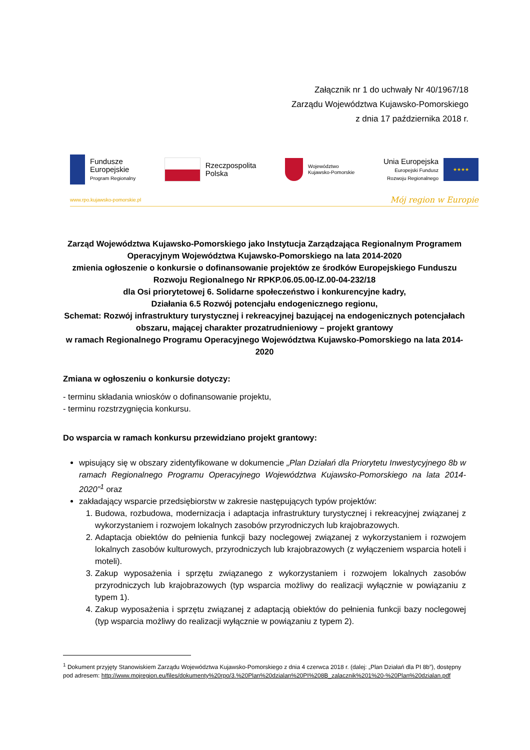Załącznik nr 1 do uchwały Nr 40/1967/18
Zarządu Województwa Kujawsko-Pomorskiego
z dnia 17 października 2018 r.
Fundusze
Europejskie
Program Regionalny
Rzeczpospolita
Polska
Województwo
Kujawsko-Pomorskie
Unia Europejska
Europejski Fundusz
Rozwoju Regionalnego
★★★★
www.rpo.kujawsko-pomorskie.pl Mój region w Europie
Zarząd Województwa Kujawsko-Pomorskiego jako Instytucja Zarządzająca Regionalnym Programem Operacyjnym Województwa Kujawsko-Pomorskiego na lata 2014-2020
zmienia ogłoszenie o konkursie o dofinansowanie projektów ze środków Europejskiego Funduszu Rozwoju Regionalnego Nr RPKP.06.05.00-IZ.00-04-232/18
dla Osi priorytetowej 6. Solidarne społeczeństwo i konkurencyjne kadry,
Działania 6.5 Rozwój potencjału endogenicznego regionu,
Schemat: Rozwój infrastruktury turystycznej i rekreacyjnej bazującej na endogenicznych potencjałach obszaru, mającej charakter prozatrudnieniowy – projekt grantowy
w ramach Regionalnego Programu Operacyjnego Województwa Kujawsko-Pomorskiego na lata 2014-2020
Zmiana w ogłoszeniu o konkursie dotyczy:
- terminu składania wniosków o dofinansowanie projektu,
- terminu rozstrzygnięcia konkursu.
Do wsparcia w ramach konkursu przewidziano projekt grantowy:
wpisujący się w obszary zidentyfikowane w dokumencie „Plan Działań dla Priorytetu Inwestycyjnego 8b w ramach Regionalnego Programu Operacyjnego Województwa Kujawsko-Pomorskiego na lata 2014-2020”<sup>1</sup> oraz
zakładający wsparcie przedsiębiorstw w zakresie następujących typów projektów:
1. Budowa, rozbudowa, modernizacja i adaptacja infrastruktury turystycznej i rekreacyjnej związanej z wykorzystaniem i rozwojem lokalnych zasobów przyrodniczych lub krajobrazowych.
2. Adaptacja obiektów do pełnienia funkcji bazy noclegowej związanej z wykorzystaniem i rozwojem lokalnych zasobów kulturowych, przyrodniczych lub krajobrazowych (z wyłączeniem wsparcia hoteli i moteli).
3. Zakup wyposażenia i sprzętu związanego z wykorzystaniem i rozwojem lokalnych zasobów przyrodniczych lub krajobrazowych (typ wsparcia możliwy do realizacji wyłącznie w powiązaniu z typem 1).
4. Zakup wyposażenia i sprzętu związanej z adaptacją obiektów do pełnienia funkcji bazy noclegowej (typ wsparcia możliwy do realizacji wyłącznie w powiązaniu z typem 2).
<sup>1</sup> Dokument przyjęty Stanowiskiem Zarządu Województwa Kujawsko-Pomorskiego z dnia 4 czerwca 2018 r. (dalej: „Plan Działań dla PI 8b”), dostępny pod adresem: http://www.mojregion.eu/files/dokumenty%20rpo/3.%20Plan%20dzialan%20PI%208B_zalacznik%201%20-%20Plan%20dzialan.pdf